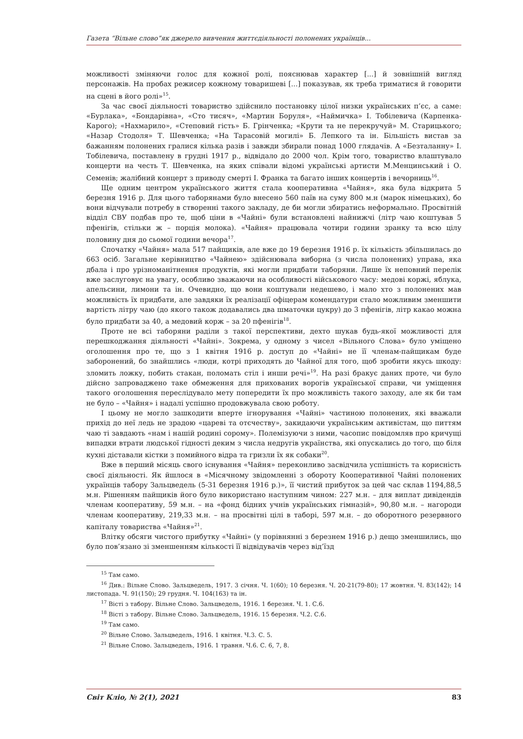Газета “Вільне слово”як джерело вивчення життєдіяльності полонених українців...
можливості зміняючи голос для кожної ролі, пояснював характер [...] й зовнішній вигляд персонажів. На пробах режисер кожному товаришеві [...] показував, як треба триматися й говорити на сцені в його ролі»<sup>15</sup>.
За час своєї діяльності товариство здійснило постановку цілої низки українських п’єс, а саме: «Бурлака», «Бондарівна», «Сто тисяч», «Мартин Боруля», «Наймичка» І. Тобілевича (Карпенка-Карого); «Нахмарило», «Степовий гість» Б. Грінченка; «Крути та не перекручуй» М. Старицького; «Назар Стодоля» Т. Шевченка; «На Тарасовій могилі» Б. Лепкого та ін. Більшість вистав за бажанням полонених гралися кілька разів і завжди збирали понад 1000 глядачів. А «Безталанну» І. Тобілевича, поставлену в грудні 1917 р., відвідало до 2000 чол. Крім того, товариство влаштувало концерти на честь Т. Шевченка, на яких співали відомі українські артисти М.Менцинський і О. Семенів; жалібний концерт з приводу смерті І. Франка та багато інших концертів і вечорниць<sup>16</sup>.
Ще одним центром українського життя стала кооперативна «Чайня», яка була відкрита 5 березня 1916 р. Для цього таборянами було внесено 560 паїв на суму 800 м.н (марок німецьких), бо вони відчували потребу в створенні такого закладу, де би могли збиратись неформально. Просвітній відділ СВУ подбав про те, щоб ціни в «Чайні» були встановлені найнижчі (літр чаю коштував 5 пфенігів, стільки ж – порція молока). «Чайня» працювала чотири години зранку та всю цілу половину дня до сьомої години вечора<sup>17</sup>.
Спочатку «Чайня» мала 517 пайщиків, але вже до 19 березня 1916 р. їх кількість збільшилась до 663 осіб. Загальне керівництво «Чайнею» здійснювала виборна (з числа полонених) управа, яка дбала і про урізноманітнення продуктів, які могли придбати таборяни. Лише їх неповний перелік вже заслуговує на увагу, особливо зважаючи на особливості військового часу: медові коржі, яблука, апельсини, лимони та ін. Очевидно, що вони коштували недешево, і мало хто з полонених мав можливість їх придбати, але завдяки їх реалізації офіцерам комендатури стало можливим зменшити вартість літру чаю (до якого також додавались два шматочки цукру) до 3 пфенігів, літр какао можна було придбати за 40, а медовий корж – за 20 пфенігів<sup>18</sup>.
Проте не всі таборяни раділи з такої перспективи, дехто шукав будь-якої можливості для перешкоджання діяльності «Чайні». Зокрема, у одному з чисел «Вільного Слова» було уміщено оголошення про те, що з 1 квітня 1916 р. доступ до «Чайні» не її членам-пайщикам буде заборонений, бо знайшлись «люди, котрі приходять до Чайної для того, щоб зробити якусь шкоду: зломить ложку, побить стакан, поломать стіл і инши речі»<sup>19</sup>. На разі бракує даних проте, чи було дійсно запроваджено таке обмеження для прихованих ворогів української справи, чи уміщення такого оголошення переслідувало мету попередити їх про можливість такого заходу, але як би там не було – «Чайня» і надалі успішно продовжувала свою роботу.
І цьому не могло зашкодити вперте ігнорування «Чайні» частиною полонених, які вважали прихід до неї ледь не зрадою «цареві та отєчеству», закидаючи українським активістам, що питтям чаю ті завдають «нам і нашій родині сорому». Полемізуючи з ними, часопис повідомляв про кричущі випадки втрати людської гідності деким з числа недругів українства, які опускались до того, що біля кухні діставали кістки з помийного відра та гризли їх як собаки<sup>20</sup>.
Вже в перший місяць свого існування «Чайня» переконливо засвідчила успішність та корисність своєї діяльності. Як йшлося в «Місячному звідомленні з обороту Кооперативної Чайні полонених українців табору Зальцведель (5-31 березня 1916 р.)», її чистий прибуток за цей час склав 1194,88,5 м.н. Рішенням пайщиків його було використано наступним чином: 227 м.н. – для виплат дивідендів членам кооперативу, 59 м.н. – на «фонд бідних учнів українських гімназій», 90,80 м.н. – нагороди членам кооперативу, 219,33 м.н. – на просвітні цілі в таборі, 597 м.н. – до оборотного резервного капіталу товариства «Чайня»<sup>21</sup>.
Влітку обсяги чистого прибутку «Чайні» (у порівнянні з березнем 1916 р.) дещо зменшились, що було пов’язано зі зменшенням кількості її відвідувачів через від’їзд
<sup>15</sup> Там само.
<sup>16</sup> Див.: Вільне Слово. Зальцведель, 1917. 3 січня. Ч. 1(60); 10 березня. Ч. 20-21(79-80); 17 жовтня. Ч. 83(142); 14 листопада. Ч. 91(150); 29 грудня. Ч. 104(163) та ін.
<sup>17</sup> Вісті з табору. Вільне Слово. Зальцведель, 1916. 1 березня. Ч. 1. С.6.
<sup>18</sup> Вісті з табору. Вільне Слово. Зальцведель, 1916. 15 березня. Ч.2. С.6.
<sup>19</sup> Там само.
<sup>20</sup> Вільне Слово. Зальцведель, 1916. 1 квітня. Ч.3. С. 5.
<sup>21</sup> Вільне Слово. Зальцведель, 1916. 1 травня. Ч.6. С. 6, 7, 8.
Світ Кліо, № 2(1), 2021 83